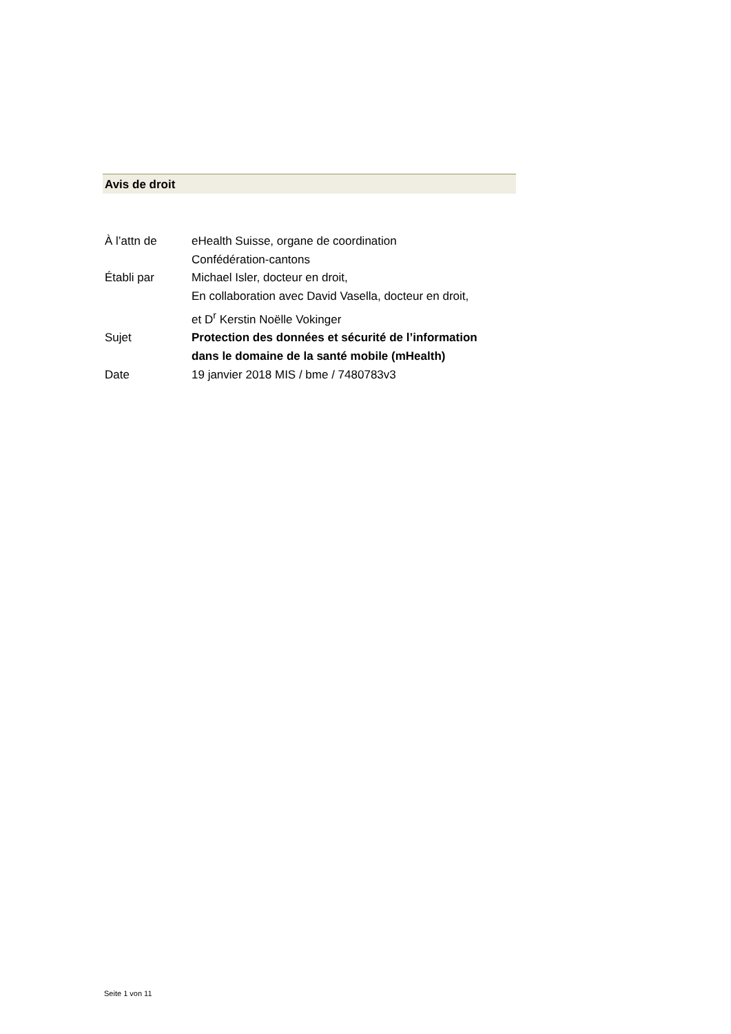Avis de droit
| À l’attn de | eHealth Suisse, organe de coordination Confédération-cantons |
| Établi par | Michael Isler, docteur en droit, En collaboration avec David Vasella, docteur en droit, et D<sup>r</sup> Kerstin Noëlle Vokinger |
| Sujet | Protection des données et sécurité de l’information dans le domaine de la santé mobile (mHealth) |
| Date | 19 janvier 2018 MIS / bme / 7480783v3 |
Seite 1 von 11